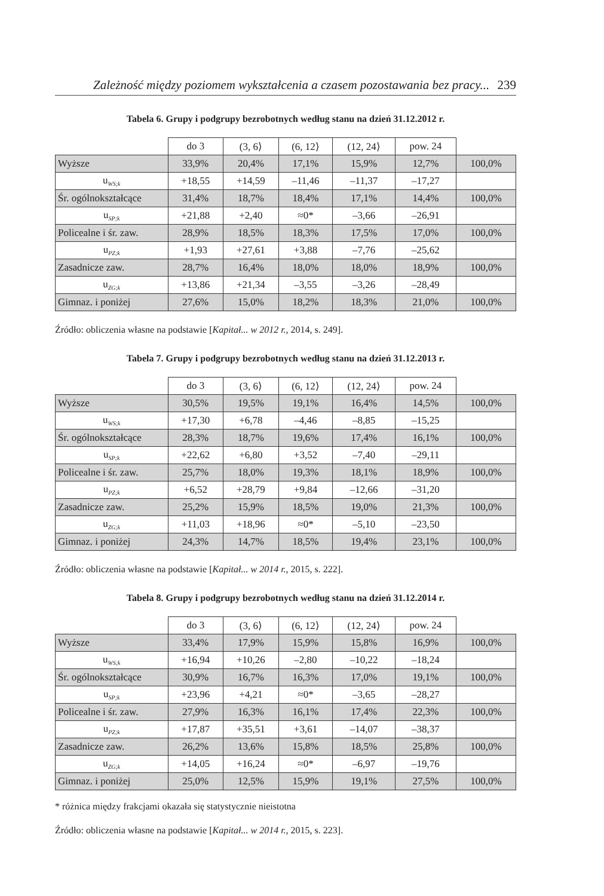Zależność między poziomem wykształcenia a czasem pozostawania bez pracy... 239
Tabela 6. Grupy i podgrupy bezrobotnych według stanu na dzień 31.12.2012 r.
| | do 3 | (3, 6⟩ | (6, 12⟩ | (12, 24⟩ | pow. 24 | |
| --- | --- | --- | --- | --- | --- | --- |
| Wyższe | 33,9% | 20,4% | 17,1% | 15,9% | 12,7% | 100,0% |
| u<sub>WS;k</sub> | +18,55 | +14,59 | –11,46 | –11,37 | –17,27 | |
| Śr. ogólnokształcące | 31,4% | 18,7% | 18,4% | 17,1% | 14,4% | 100,0% |
| u<sub>SP;k</sub> | +21,88 | +2,40 | ≈0* | –3,66 | –26,91 | |
| Policealne i śr. zaw. | 28,9% | 18,5% | 18,3% | 17,5% | 17,0% | 100,0% |
| u<sub>PZ;k</sub> | +1,93 | +27,61 | +3,88 | –7,76 | –25,62 | |
| Zasadnicze zaw. | 28,7% | 16,4% | 18,0% | 18,0% | 18,9% | 100,0% |
| u<sub>ZG;k</sub> | +13,86 | +21,34 | –3,55 | –3,26 | –28,49 | |
| Gimnaz. i poniżej | 27,6% | 15,0% | 18,2% | 18,3% | 21,0% | 100,0% |
Źródło: obliczenia własne na podstawie [Kapitał... w 2012 r., 2014, s. 249].
Tabela 7. Grupy i podgrupy bezrobotnych według stanu na dzień 31.12.2013 r.
| | do 3 | (3, 6⟩ | (6, 12⟩ | (12, 24⟩ | pow. 24 | |
| --- | --- | --- | --- | --- | --- | --- |
| Wyższe | 30,5% | 19,5% | 19,1% | 16,4% | 14,5% | 100,0% |
| u<sub>WS;k</sub> | +17,30 | +6,78 | –4,46 | –8,85 | –15,25 | |
| Śr. ogólnokształcące | 28,3% | 18,7% | 19,6% | 17,4% | 16,1% | 100,0% |
| u<sub>SP;k</sub> | +22,62 | +6,80 | +3,52 | –7,40 | –29,11 | |
| Policealne i śr. zaw. | 25,7% | 18,0% | 19,3% | 18,1% | 18,9% | 100,0% |
| u<sub>PZ;k</sub> | +6,52 | +28,79 | +9,84 | –12,66 | –31,20 | |
| Zasadnicze zaw. | 25,2% | 15,9% | 18,5% | 19,0% | 21,3% | 100,0% |
| u<sub>ZG;k</sub> | +11,03 | +18,96 | ≈0* | –5,10 | –23,50 | |
| Gimnaz. i poniżej | 24,3% | 14,7% | 18,5% | 19,4% | 23,1% | 100,0% |
Źródło: obliczenia własne na podstawie [Kapitał... w 2014 r., 2015, s. 222].
Tabela 8. Grupy i podgrupy bezrobotnych według stanu na dzień 31.12.2014 r.
| | do 3 | (3, 6⟩ | (6, 12⟩ | (12, 24⟩ | pow. 24 | |
| --- | --- | --- | --- | --- | --- | --- |
| Wyższe | 33,4% | 17,9% | 15,9% | 15,8% | 16,9% | 100,0% |
| u<sub>WS;k</sub> | +16,94 | +10,26 | –2,80 | –10,22 | –18,24 | |
| Śr. ogólnokształcące | 30,9% | 16,7% | 16,3% | 17,0% | 19,1% | 100,0% |
| u<sub>SP;k</sub> | +23,96 | +4,21 | ≈0* | –3,65 | –28,27 | |
| Policealne i śr. zaw. | 27,9% | 16,3% | 16,1% | 17,4% | 22,3% | 100,0% |
| u<sub>PZ;k</sub> | +17,87 | +35,51 | +3,61 | –14,07 | –38,37 | |
| Zasadnicze zaw. | 26,2% | 13,6% | 15,8% | 18,5% | 25,8% | 100,0% |
| u<sub>ZG;k</sub> | +14,05 | +16,24 | ≈0* | –6,97 | –19,76 | |
| Gimnaz. i poniżej | 25,0% | 12,5% | 15,9% | 19,1% | 27,5% | 100,0% |
* różnica między frakcjami okazała się statystycznie nieistotna
Źródło: obliczenia własne na podstawie [Kapitał... w 2014 r., 2015, s. 223].